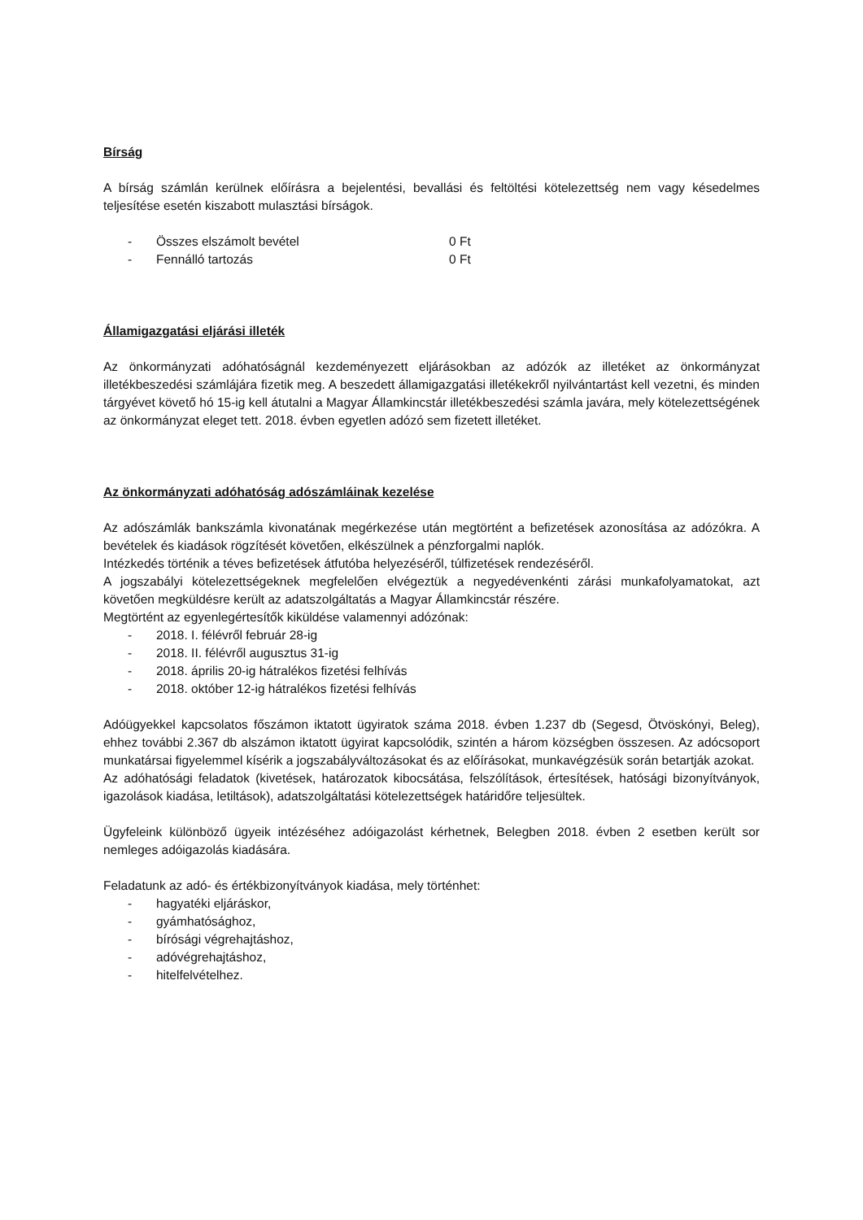Bírság
A bírság számlán kerülnek előírásra a bejelentési, bevallási és feltöltési kötelezettség nem vagy késedelmes teljesítése esetén kiszabott mulasztási bírságok.
- Összes elszámolt bevétel 0 Ft
- Fennálló tartozás 0 Ft
Államigazgatási eljárási illeték
Az önkormányzati adóhatóságnál kezdeményezett eljárásokban az adózók az illetéket az önkormányzat illetékbeszedési számlájára fizetik meg. A beszedett államigazgatási illetékekről nyilvántartást kell vezetni, és minden tárgyévet követő hó 15-ig kell átutalni a Magyar Államkincstár illetékbeszedési számla javára, mely kötelezettségének az önkormányzat eleget tett. 2018. évben egyetlen adózó sem fizetett illetéket.
Az önkormányzati adóhatóság adószámláinak kezelése
Az adószámlák bankszámla kivonatának megérkezése után megtörtént a befizetések azonosítása az adózókra. A bevételek és kiadások rögzítését követően, elkészülnek a pénzforgalmi naplók.
Intézkedés történik a téves befizetések átfutóba helyezéséről, túlfizetések rendezéséről.
A jogszabályi kötelezettségeknek megfelelően elvégeztük a negyedévenkénti zárási munkafolyamatokat, azt követően megküldésre került az adatszolgáltatás a Magyar Államkincstár részére.
Megtörtént az egyenlegértesítők kiküldése valamennyi adózónak:
- 2018. I. félévről február 28-ig
- 2018. II. félévről augusztus 31-ig
- 2018. április 20-ig hátralékos fizetési felhívás
- 2018. október 12-ig hátralékos fizetési felhívás
Adóügyekkel kapcsolatos főszámon iktatott ügyiratok száma 2018. évben 1.237 db (Segesd, Ötvöskónyi, Beleg), ehhez további 2.367 db alszámon iktatott ügyirat kapcsolódik, szintén a három községben összesen. Az adócsoport munkatársai figyelemmel kísérik a jogszabályváltozásokat és az előírásokat, munkavégzésük során betartják azokat.
Az adóhatósági feladatok (kivetések, határozatok kibocsátása, felszólítások, értesítések, hatósági bizonyítványok, igazolások kiadása, letiltások), adatszolgáltatási kötelezettségek határidőre teljesültek.
Ügyfeleink különböző ügyeik intézéséhez adóigazolást kérhetnek, Belegben 2018. évben 2 esetben került sor nemleges adóigazolás kiadására.
Feladatunk az adó- és értékbizonyítványok kiadása, mely történhet:
- hagyatéki eljáráskor,
- gyámhatósághoz,
- bírósági végrehajtáshoz,
- adóvégrehajtáshoz,
- hitelfelvételhez.